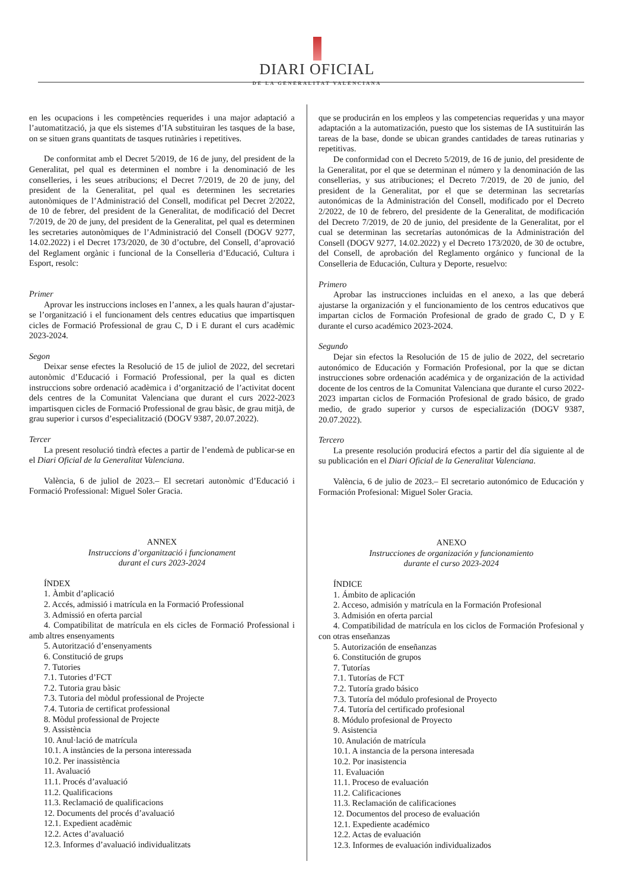DIARI OFICIAL
DE LA GENERALITAT VALENCIANA
en les ocupacions i les competències requerides i una major adaptació a l’automatització, ja que els sistemes d’IA substituiran les tasques de la base, on se situen grans quantitats de tasques rutinàries i repetitives.
De conformitat amb el Decret 5/2019, de 16 de juny, del president de la Generalitat, pel qual es determinen el nombre i la denominació de les conselleries, i les seues atribucions; el Decret 7/2019, de 20 de juny, del president de la Generalitat, pel qual es determinen les secretaries autonòmiques de l’Administració del Consell, modificat pel Decret 2/2022, de 10 de febrer, del president de la Generalitat, de modificació del Decret 7/2019, de 20 de juny, del president de la Generalitat, pel qual es determinen les secretaries autonòmiques de l’Administració del Consell (DOGV 9277, 14.02.2022) i el Decret 173/2020, de 30 d’octubre, del Consell, d’aprovació del Reglament orgànic i funcional de la Conselleria d’Educació, Cultura i Esport, resolc:
Primer
Aprovar les instruccions incloses en l’annex, a les quals hauran d’ajustar-se l’organització i el funcionament dels centres educatius que impartisquen cicles de Formació Professional de grau C, D i E durant el curs acadèmic 2023-2024.
Segon
Deixar sense efectes la Resolució de 15 de juliol de 2022, del secretari autonòmic d’Educació i Formació Professional, per la qual es dicten instruccions sobre ordenació acadèmica i d’organització de l’activitat docent dels centres de la Comunitat Valenciana que durant el curs 2022-2023 impartisquen cicles de Formació Professional de grau bàsic, de grau mitjà, de grau superior i cursos d’especialització (DOGV 9387, 20.07.2022).
Tercer
La present resolució tindrà efectes a partir de l’endemà de publicar-se en el Diari Oficial de la Generalitat Valenciana.
València, 6 de juliol de 2023.– El secretari autonòmic d’Educació i Formació Professional: Miguel Soler Gracia.
ANNEX
Instruccions d’organització i funcionament
durant el curs 2023-2024
ÍNDEX
1. Àmbit d’aplicació
2. Accés, admissió i matrícula en la Formació Professional
3. Admissió en oferta parcial
4. Compatibilitat de matrícula en els cicles de Formació Professional i amb altres ensenyaments
5. Autorització d’ensenyaments
6. Constitució de grups
7. Tutories
7.1. Tutories d’FCT
7.2. Tutoria grau bàsic
7.3. Tutoria del mòdul professional de Projecte
7.4. Tutoria de certificat professional
8. Mòdul professional de Projecte
9. Assistència
10. Anul·lació de matrícula
10.1. A instàncies de la persona interessada
10.2. Per inassistència
11. Avaluació
11.1. Procés d’avaluació
11.2. Qualificacions
11.3. Reclamació de qualificacions
12. Documents del procés d’avaluació
12.1. Expedient acadèmic
12.2. Actes d’avaluació
12.3. Informes d’avaluació individualitzats
que se producirán en los empleos y las competencias requeridas y una mayor adaptación a la automatización, puesto que los sistemas de IA sustituirán las tareas de la base, donde se ubican grandes cantidades de tareas rutinarias y repetitivas.
De conformidad con el Decreto 5/2019, de 16 de junio, del presidente de la Generalitat, por el que se determinan el número y la denominación de las consellerias, y sus atribuciones; el Decreto 7/2019, de 20 de junio, del president de la Generalitat, por el que se determinan las secretarías autonómicas de la Administración del Consell, modificado por el Decreto 2/2022, de 10 de febrero, del presidente de la Generalitat, de modificación del Decreto 7/2019, de 20 de junio, del presidente de la Generalitat, por el cual se determinan las secretarías autonómicas de la Administración del Consell (DOGV 9277, 14.02.2022) y el Decreto 173/2020, de 30 de octubre, del Consell, de aprobación del Reglamento orgánico y funcional de la Conselleria de Educación, Cultura y Deporte, resuelvo:
Primero
Aprobar las instrucciones incluidas en el anexo, a las que deberá ajustarse la organización y el funcionamiento de los centros educativos que impartan ciclos de Formación Profesional de grado de grado C, D y E durante el curso académico 2023-2024.
Segundo
Dejar sin efectos la Resolución de 15 de julio de 2022, del secretario autonómico de Educación y Formación Profesional, por la que se dictan instrucciones sobre ordenación académica y de organización de la actividad docente de los centros de la Comunitat Valenciana que durante el curso 2022-2023 impartan ciclos de Formación Profesional de grado básico, de grado medio, de grado superior y cursos de especialización (DOGV 9387, 20.07.2022).
Tercero
La presente resolución producirá efectos a partir del día siguiente al de su publicación en el Diari Oficial de la Generalitat Valenciana.
València, 6 de julio de 2023.– El secretario autonómico de Educación y Formación Profesional: Miguel Soler Gracia.
ANEXO
Instrucciones de organización y funcionamiento
durante el curso 2023-2024
ÍNDICE
1. Ámbito de aplicación
2. Acceso, admisión y matrícula en la Formación Profesional
3. Admisión en oferta parcial
4. Compatibilidad de matrícula en los ciclos de Formación Profesional y con otras enseñanzas
5. Autorización de enseñanzas
6. Constitución de grupos
7. Tutorías
7.1. Tutorías de FCT
7.2. Tutoría grado básico
7.3. Tutoría del módulo profesional de Proyecto
7.4. Tutoría del certificado profesional
8. Módulo profesional de Proyecto
9. Asistencia
10. Anulación de matrícula
10.1. A instancia de la persona interesada
10.2. Por inasistencia
11. Evaluación
11.1. Proceso de evaluación
11.2. Calificaciones
11.3. Reclamación de calificaciones
12. Documentos del proceso de evaluación
12.1. Expediente académico
12.2. Actas de evaluación
12.3. Informes de evaluación individualizados